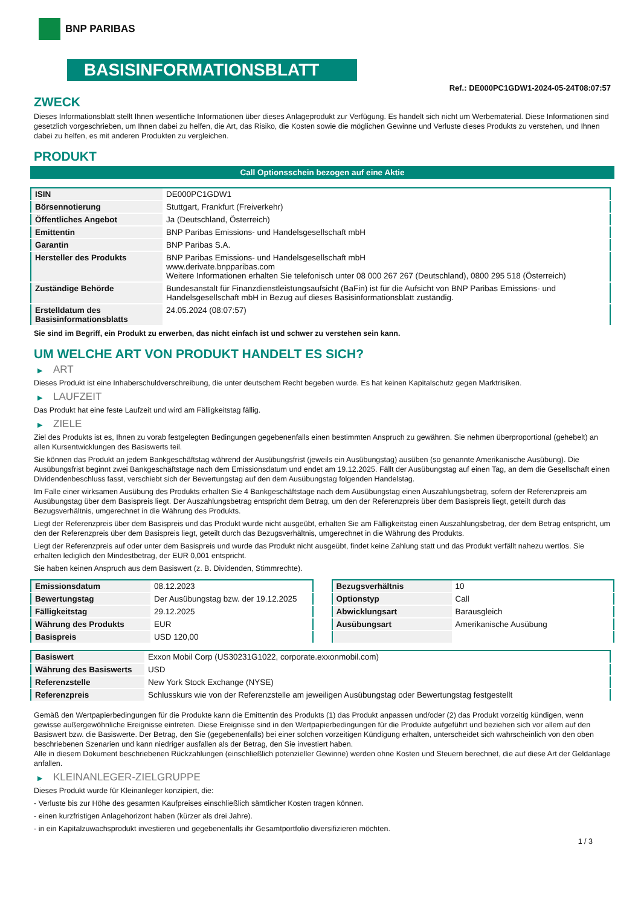BNP PARIBAS
BASISINFORMATIONSBLATT
Ref.: DE000PC1GDW1-2024-05-24T08:07:57
ZWECK
Dieses Informationsblatt stellt Ihnen wesentliche Informationen über dieses Anlageprodukt zur Verfügung. Es handelt sich nicht um Werbematerial. Diese Informationen sind gesetzlich vorgeschrieben, um Ihnen dabei zu helfen, die Art, das Risiko, die Kosten sowie die möglichen Gewinne und Verluste dieses Produkts zu verstehen, und Ihnen dabei zu helfen, es mit anderen Produkten zu vergleichen.
PRODUKT
Call Optionsschein bezogen auf eine Aktie
| ISIN | DE000PC1GDW1 |
| Börsennotierung | Stuttgart, Frankfurt (Freiverkehr) |
| Öffentliches Angebot | Ja (Deutschland, Österreich) |
| Emittentin | BNP Paribas Emissions- und Handelsgesellschaft mbH |
| Garantin | BNP Paribas S.A. |
| Hersteller des Produkts | BNP Paribas Emissions- und Handelsgesellschaft mbH www.derivate.bnpparibas.com Weitere Informationen erhalten Sie telefonisch unter 08 000 267 267 (Deutschland), 0800 295 518 (Österreich) |
| Zuständige Behörde | Bundesanstalt für Finanzdienstleistungsaufsicht (BaFin) ist für die Aufsicht von BNP Paribas Emissions- und Handelsgesellschaft mbH in Bezug auf dieses Basisinformationsblatt zuständig. |
| Erstelldatum des Basisinformationsblatts | 24.05.2024 (08:07:57) |
Sie sind im Begriff, ein Produkt zu erwerben, das nicht einfach ist und schwer zu verstehen sein kann.
UM WELCHE ART VON PRODUKT HANDELT ES SICH?
▶ ART
Dieses Produkt ist eine Inhaberschuldverschreibung, die unter deutschem Recht begeben wurde. Es hat keinen Kapitalschutz gegen Marktrisiken.
▶ LAUFZEIT
Das Produkt hat eine feste Laufzeit und wird am Fälligkeitstag fällig.
▶ ZIELE
Ziel des Produkts ist es, Ihnen zu vorab festgelegten Bedingungen gegebenenfalls einen bestimmten Anspruch zu gewähren. Sie nehmen überproportional (gehebelt) an allen Kursentwicklungen des Basiswerts teil.
Sie können das Produkt an jedem Bankgeschäftstag während der Ausübungsfrist (jeweils ein Ausübungstag) ausüben (so genannte Amerikanische Ausübung). Die Ausübungsfrist beginnt zwei Bankgeschäftstage nach dem Emissionsdatum und endet am 19.12.2025. Fällt der Ausübungstag auf einen Tag, an dem die Gesellschaft einen Dividendenbeschluss fasst, verschiebt sich der Bewertungstag auf den dem Ausübungstag folgenden Handelstag.
Im Falle einer wirksamen Ausübung des Produkts erhalten Sie 4 Bankgeschäftstage nach dem Ausübungstag einen Auszahlungsbetrag, sofern der Referenzpreis am Ausübungstag über dem Basispreis liegt. Der Auszahlungsbetrag entspricht dem Betrag, um den der Referenzpreis über dem Basispreis liegt, geteilt durch das Bezugsverhältnis, umgerechnet in die Währung des Produkts.
Liegt der Referenzpreis über dem Basispreis und das Produkt wurde nicht ausgeübt, erhalten Sie am Fälligkeitstag einen Auszahlungsbetrag, der dem Betrag entspricht, um den der Referenzpreis über dem Basispreis liegt, geteilt durch das Bezugsverhältnis, umgerechnet in die Währung des Produkts.
Liegt der Referenzpreis auf oder unter dem Basispreis und wurde das Produkt nicht ausgeübt, findet keine Zahlung statt und das Produkt verfällt nahezu wertlos. Sie erhalten lediglich den Mindestbetrag, der EUR 0,001 entspricht.
Sie haben keinen Anspruch aus dem Basiswert (z. B. Dividenden, Stimmrechte).
| Emissionsdatum | 08.12.2023 |
| Bewertungstag | Der Ausübungstag bzw. der 19.12.2025 |
| Fälligkeitstag | 29.12.2025 |
| Währung des Produkts | EUR |
| Basispreis | USD 120,00 |
| Bezugsverhältnis | 10 |
| Optionstyp | Call |
| Abwicklungsart | Barausgleich |
| Ausübungsart | Amerikanische Ausübung |
| Basiswert | Exxon Mobil Corp (US30231G1022, corporate.exxonmobil.com) |
| Währung des Basiswerts | USD |
| Referenzstelle | New York Stock Exchange (NYSE) |
| Referenzpreis | Schlusskurs wie von der Referenzstelle am jeweiligen Ausübungstag oder Bewertungstag festgestellt |
Gemäß den Wertpapierbedingungen für die Produkte kann die Emittentin des Produkts (1) das Produkt anpassen und/oder (2) das Produkt vorzeitig kündigen, wenn gewisse außergewöhnliche Ereignisse eintreten. Diese Ereignisse sind in den Wertpapierbedingungen für die Produkte aufgeführt und beziehen sich vor allem auf den Basiswert bzw. die Basiswerte. Der Betrag, den Sie (gegebenenfalls) bei einer solchen vorzeitigen Kündigung erhalten, unterscheidet sich wahrscheinlich von den oben beschriebenen Szenarien und kann niedriger ausfallen als der Betrag, den Sie investiert haben.
Alle in diesem Dokument beschriebenen Rückzahlungen (einschließlich potenzieller Gewinne) werden ohne Kosten und Steuern berechnet, die auf diese Art der Geldanlage anfallen.
▶ KLEINANLEGER-ZIELGRUPPE
Dieses Produkt wurde für Kleinanleger konzipiert, die:
- Verluste bis zur Höhe des gesamten Kaufpreises einschließlich sämtlicher Kosten tragen können.
- einen kurzfristigen Anlagehorizont haben (kürzer als drei Jahre).
- in ein Kapitalzuwachsprodukt investieren und gegebenenfalls ihr Gesamtportfolio diversifizieren möchten.
1 / 3